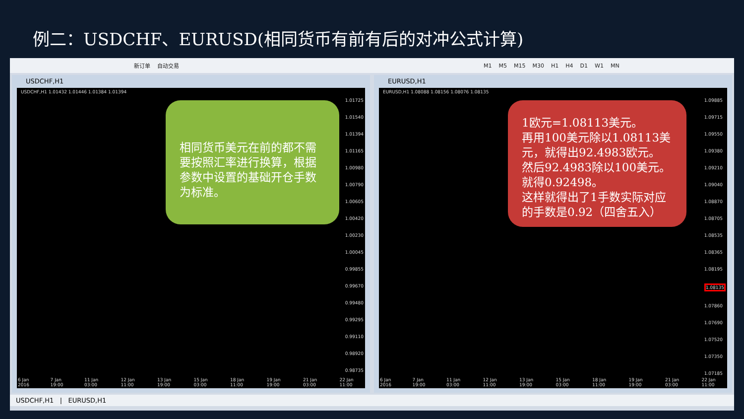例二：USDCHF、EURUSD(相同货币有前有后的对冲公式计算)
新订单 自动交易 M1 M5 M15 M30 H1 H4 D1 W1 MN
USDCHF,H1
USDCHF,H1 1.01432 1.01446 1.01384 1.01394
1.01725
1.01540
1.01394
1.01165
1.00980
1.00790
1.00605
1.00420
1.00230
1.00045
0.99855
0.99670
0.99480
0.99295
0.99110
0.98920
0.98735
相同货币美元在前的都不需要按照汇率进行换算，根据参数中设置的基础开仓手数为标准。
6 Jan 2016 7 Jan 19:00 11 Jan 03:00 12 Jan 11:00 13 Jan 19:00 15 Jan 03:00 18 Jan 11:00 19 Jan 19:00 21 Jan 03:00 22 Jan 11:00
EURUSD,H1
EURUSD,H1 1.08088 1.08156 1.08076 1.08135
1.09885
1.09715
1.09550
1.09380
1.09210
1.09040
1.08870
1.08705
1.08535
1.08365
1.08195
1.08135
1.07860
1.07690
1.07520
1.07350
1.07185
1欧元=1.08113美元。
再用100美元除以1.08113美元，就得出92.4983欧元。
然后92.4983除以100美元。
就得0.92498。
这样就得出了1手数实际对应的手数是0.92（四舍五入）
6 Jan 2016 7 Jan 19:00 11 Jan 03:00 12 Jan 11:00 13 Jan 19:00 15 Jan 03:00 18 Jan 11:00 19 Jan 19:00 21 Jan 03:00 22 Jan 11:00
USDCHF,H1 | EURUSD,H1